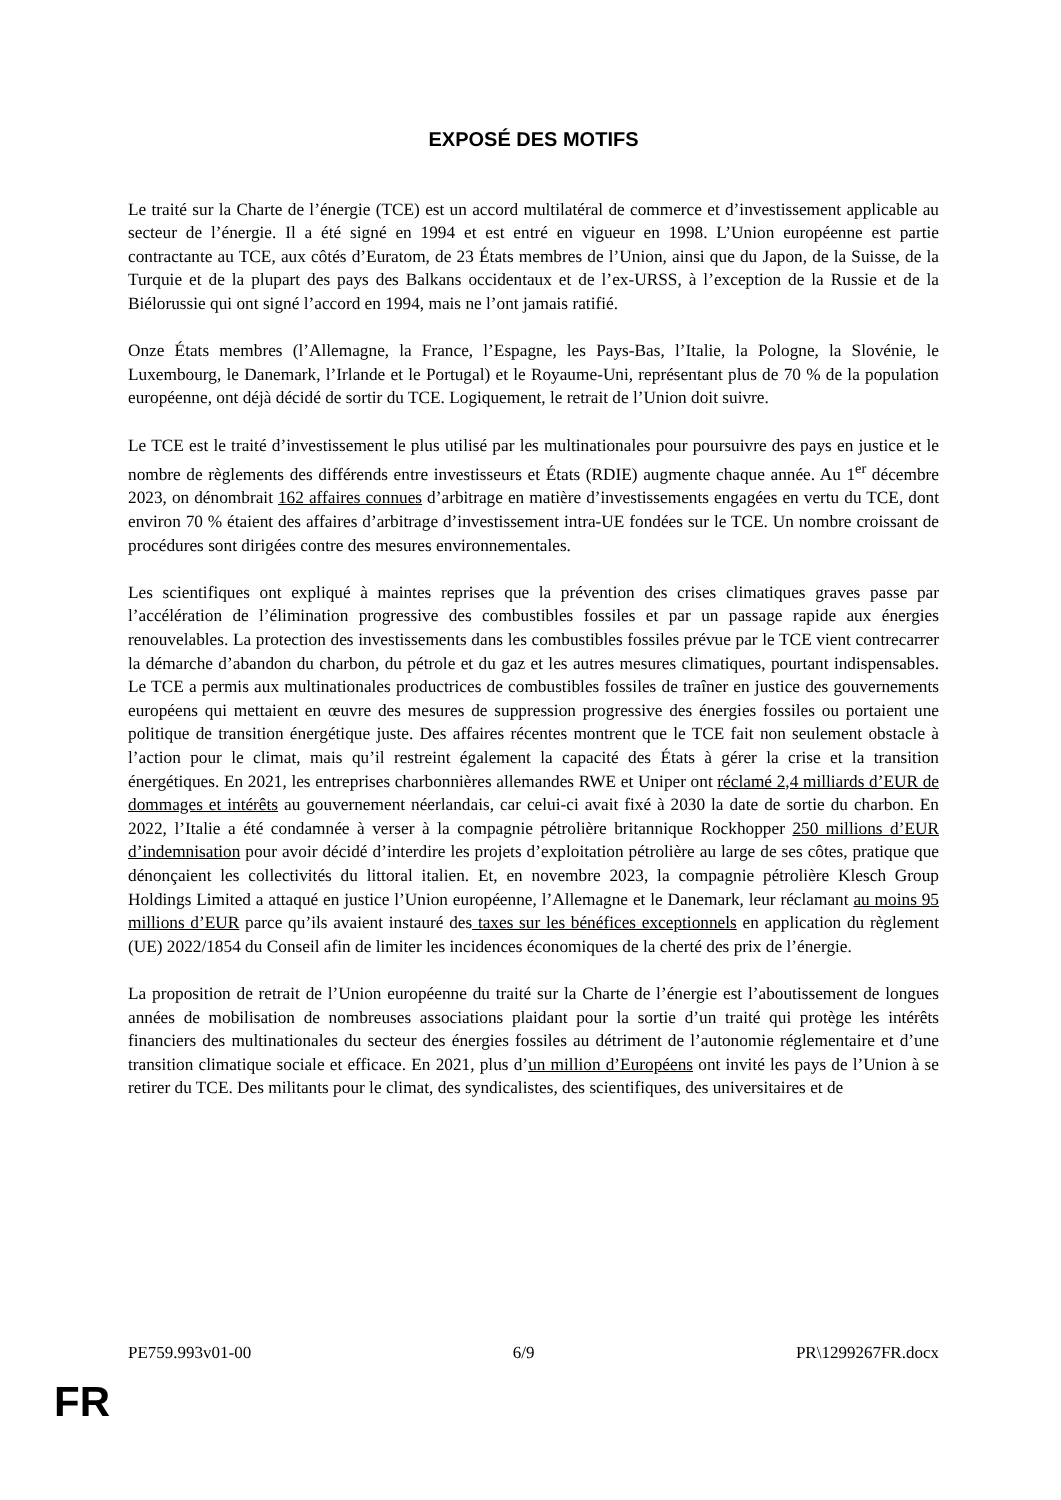EXPOSÉ DES MOTIFS
Le traité sur la Charte de l’énergie (TCE) est un accord multilatéral de commerce et d’investissement applicable au secteur de l’énergie. Il a été signé en 1994 et est entré en vigueur en 1998. L’Union européenne est partie contractante au TCE, aux côtés d’Euratom, de 23 États membres de l’Union, ainsi que du Japon, de la Suisse, de la Turquie et de la plupart des pays des Balkans occidentaux et de l’ex-URSS, à l’exception de la Russie et de la Biélorussie qui ont signé l’accord en 1994, mais ne l’ont jamais ratifié.
Onze États membres (l’Allemagne, la France, l’Espagne, les Pays-Bas, l’Italie, la Pologne, la Slovénie, le Luxembourg, le Danemark, l’Irlande et le Portugal) et le Royaume-Uni, représentant plus de 70 % de la population européenne, ont déjà décidé de sortir du TCE. Logiquement, le retrait de l’Union doit suivre.
Le TCE est le traité d’investissement le plus utilisé par les multinationales pour poursuivre des pays en justice et le nombre de règlements des différends entre investisseurs et États (RDIE) augmente chaque année. Au 1<sup>er</sup> décembre 2023, on dénombrait 162 affaires connues d’arbitrage en matière d’investissements engagées en vertu du TCE, dont environ 70 % étaient des affaires d’arbitrage d’investissement intra-UE fondées sur le TCE. Un nombre croissant de procédures sont dirigées contre des mesures environnementales.
Les scientifiques ont expliqué à maintes reprises que la prévention des crises climatiques graves passe par l’accélération de l’élimination progressive des combustibles fossiles et par un passage rapide aux énergies renouvelables. La protection des investissements dans les combustibles fossiles prévue par le TCE vient contrecarrer la démarche d’abandon du charbon, du pétrole et du gaz et les autres mesures climatiques, pourtant indispensables. Le TCE a permis aux multinationales productrices de combustibles fossiles de traîner en justice des gouvernements européens qui mettaient en œuvre des mesures de suppression progressive des énergies fossiles ou portaient une politique de transition énergétique juste. Des affaires récentes montrent que le TCE fait non seulement obstacle à l’action pour le climat, mais qu’il restreint également la capacité des États à gérer la crise et la transition énergétiques. En 2021, les entreprises charbonnières allemandes RWE et Uniper ont réclamé 2,4 milliards d’EUR de dommages et intérêts au gouvernement néerlandais, car celui-ci avait fixé à 2030 la date de sortie du charbon. En 2022, l’Italie a été condamnée à verser à la compagnie pétrolière britannique Rockhopper 250 millions d’EUR d’indemnisation pour avoir décidé d’interdire les projets d’exploitation pétrolière au large de ses côtes, pratique que dénonçaient les collectivités du littoral italien. Et, en novembre 2023, la compagnie pétrolière Klesch Group Holdings Limited a attaqué en justice l’Union européenne, l’Allemagne et le Danemark, leur réclamant au moins 95 millions d’EUR parce qu’ils avaient instauré des taxes sur les bénéfices exceptionnels en application du règlement (UE) 2022/1854 du Conseil afin de limiter les incidences économiques de la cherté des prix de l’énergie.
La proposition de retrait de l’Union européenne du traité sur la Charte de l’énergie est l’aboutissement de longues années de mobilisation de nombreuses associations plaidant pour la sortie d’un traité qui protège les intérêts financiers des multinationales du secteur des énergies fossiles au détriment de l’autonomie réglementaire et d’une transition climatique sociale et efficace. En 2021, plus d’un million d’Européens ont invité les pays de l’Union à se retirer du TCE. Des militants pour le climat, des syndicalistes, des scientifiques, des universitaires et de
PE759.993v01-00 6/9 PR\1299267FR.docx
FR